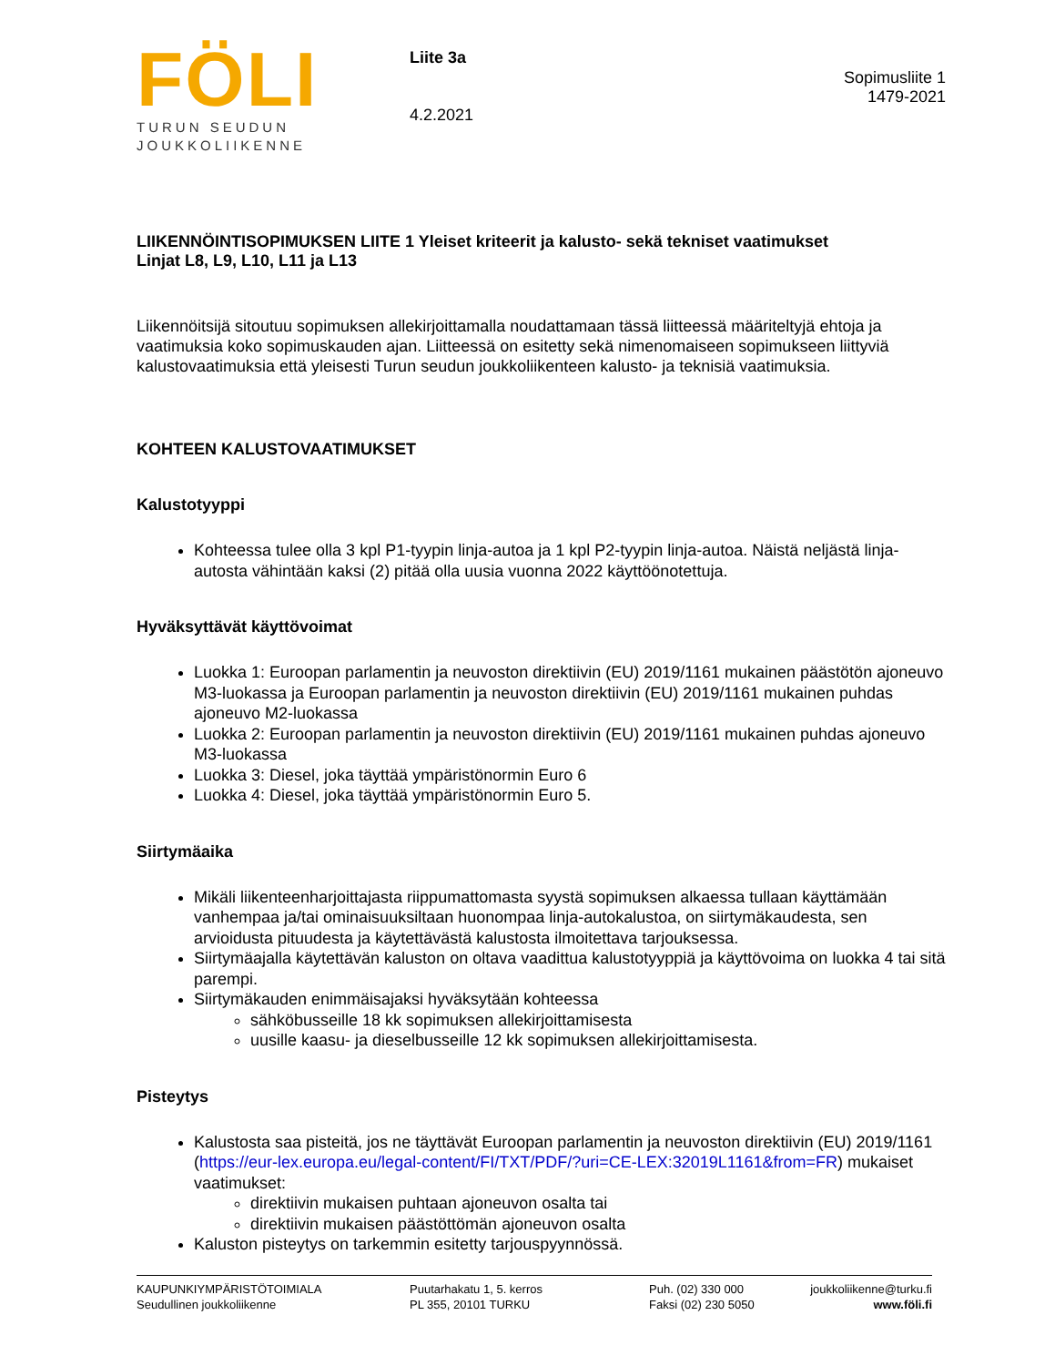FÖLI
TURUN SEUDUN
JOUKKOLIIKENNE
Liite 3a
4.2.2021
Sopimusliite 1
1479-2021
LIIKENNÖINTISOPIMUKSEN LIITE 1 Yleiset kriteerit ja kalusto- sekä tekniset vaatimukset
Linjat L8, L9, L10, L11 ja L13
Liikennöitsijä sitoutuu sopimuksen allekirjoittamalla noudattamaan tässä liitteessä määriteltyjä ehtoja ja vaatimuksia koko sopimuskauden ajan. Liitteessä on esitetty sekä nimenomaiseen sopimukseen liittyviä kalustovaatimuksia että yleisesti Turun seudun joukkoliikenteen kalusto- ja teknisiä vaatimuksia.
KOHTEEN KALUSTOVAATIMUKSET
Kalustotyyppi
Kohteessa tulee olla 3 kpl P1-tyypin linja-autoa ja 1 kpl P2-tyypin linja-autoa. Näistä neljästä linja-autosta vähintään kaksi (2) pitää olla uusia vuonna 2022 käyttöönotettuja.
Hyväksyttävät käyttövoimat
Luokka 1: Euroopan parlamentin ja neuvoston direktiivin (EU) 2019/1161 mukainen päästötön ajoneuvo M3-luokassa ja Euroopan parlamentin ja neuvoston direktiivin (EU) 2019/1161 mukainen puhdas ajoneuvo M2-luokassa
Luokka 2: Euroopan parlamentin ja neuvoston direktiivin (EU) 2019/1161 mukainen puhdas ajoneuvo M3-luokassa
Luokka 3: Diesel, joka täyttää ympäristönormin Euro 6
Luokka 4: Diesel, joka täyttää ympäristönormin Euro 5.
Siirtymäaika
Mikäli liikenteenharjoittajasta riippumattomasta syystä sopimuksen alkaessa tullaan käyttämään vanhempaa ja/tai ominaisuuksiltaan huonompaa linja-autokalustoa, on siirtymäkaudesta, sen arvioidusta pituudesta ja käytettävästä kalustosta ilmoitettava tarjouksessa.
Siirtymäajalla käytettävän kaluston on oltava vaadittua kalustotyyppiä ja käyttövoima on luokka 4 tai sitä parempi.
Siirtymäkauden enimmäisajaksi hyväksytään kohteessa
sähköbusseille 18 kk sopimuksen allekirjoittamisesta
uusille kaasu- ja dieselbusseille 12 kk sopimuksen allekirjoittamisesta.
Pisteytys
Kalustosta saa pisteitä, jos ne täyttävät Euroopan parlamentin ja neuvoston direktiivin (EU) 2019/1161 (https://eur-lex.europa.eu/legal-content/FI/TXT/PDF/?uri=CE-LEX:32019L1161&from=FR) mukaiset vaatimukset:
direktiivin mukaisen puhtaan ajoneuvon osalta tai
direktiivin mukaisen päästöttömän ajoneuvon osalta
Kaluston pisteytys on tarkemmin esitetty tarjouspyynnössä.
KAUPUNKIYMPÄRISTÖTOIMIALA
Seudullinen joukkoliikenne
Puutarhakatu 1, 5. kerros
PL 355, 20101 TURKU
Puh. (02) 330 000
Faksi (02) 230 5050
joukkoliikenne@turku.fi
www.föli.fi